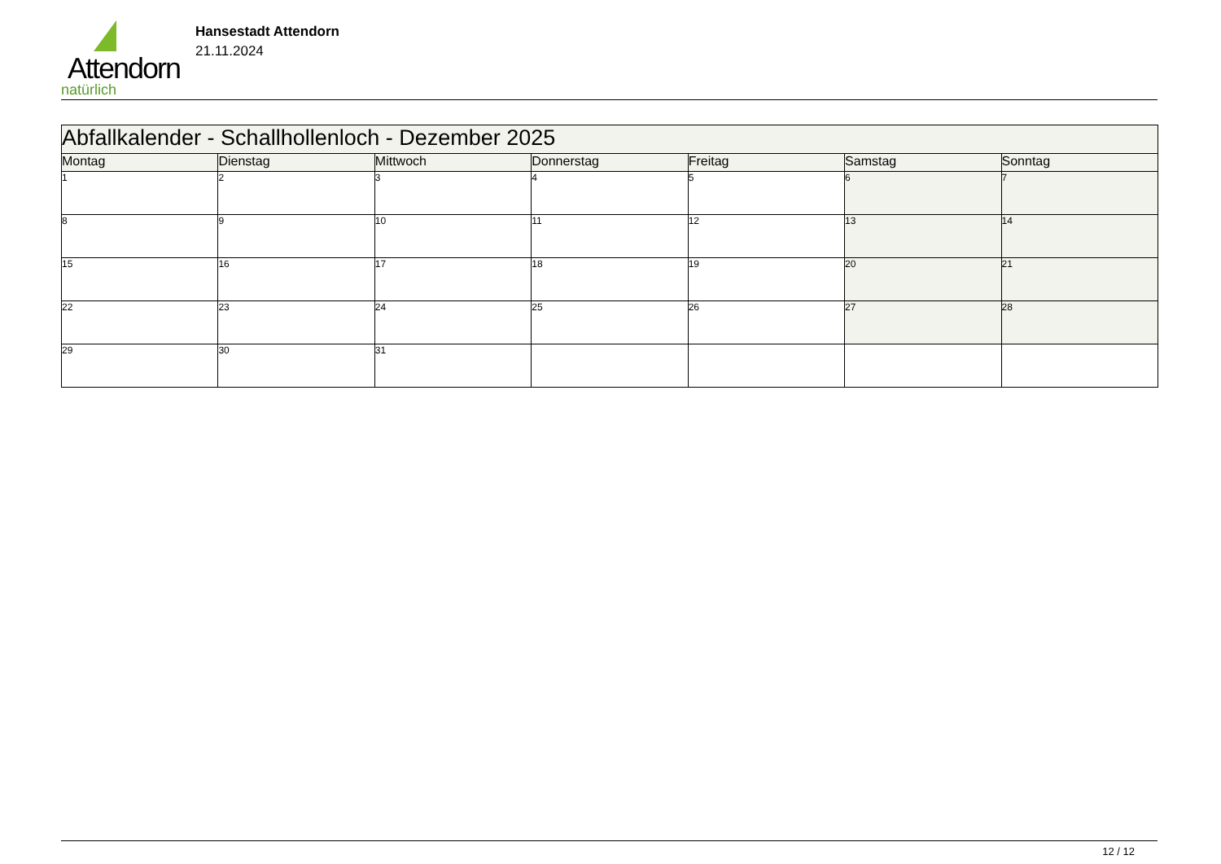Attendorn
natürlich
Hansestadt Attendorn
21.11.2024
| Abfallkalender - Schallhollenloch - Dezember 2025 | | | | | | |
| --- | --- | --- | --- | --- | --- | --- |
| Montag | Dienstag | Mittwoch | Donnerstag | Freitag | Samstag | Sonntag |
| 1 | 2 | 3 | 4 | 5 | 6 | 7 |
| 8 | 9 | 10 | 11 | 12 | 13 | 14 |
| 15 | 16 | 17 | 18 | 19 | 20 | 21 |
| 22 | 23 | 24 | 25 | 26 | 27 | 28 |
| 29 | 30 | 31 | | | | |
12 / 12